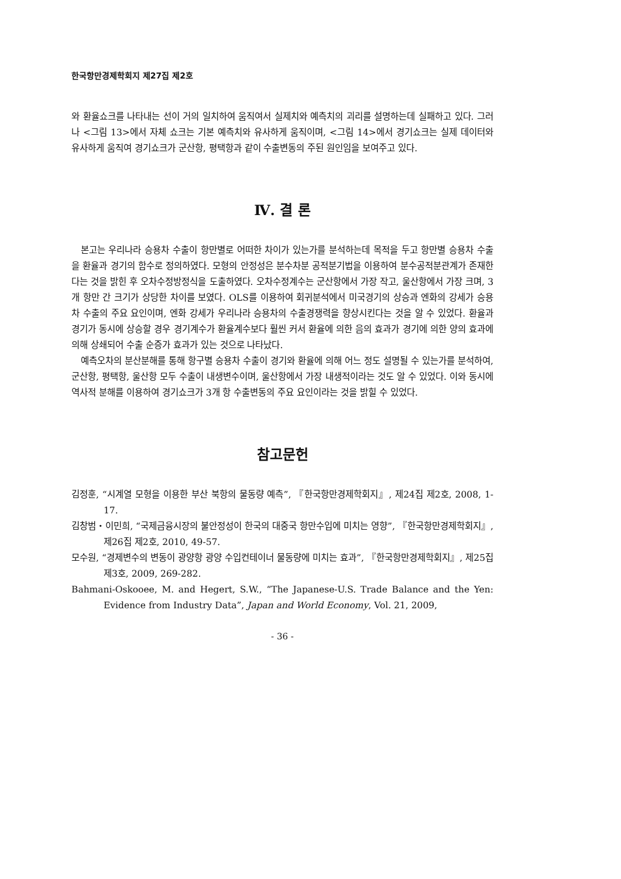한국항만경제학회지 제27집 제2호
와 환율쇼크를 나타내는 선이 거의 일치하여 움직여서 실제치와 예측치의 괴리를 설명하는데 실패하고 있다. 그러나 <그림 13>에서 자체 쇼크는 기본 예측치와 유사하게 움직이며, <그림 14>에서 경기쇼크는 실제 데이터와 유사하게 움직여 경기쇼크가 군산항, 평택항과 같이 수출변동의 주된 원인임을 보여주고 있다.
Ⅳ. 결 론
본고는 우리나라 승용차 수출이 항만별로 어떠한 차이가 있는가를 분석하는데 목적을 두고 항만별 승용차 수출을 환율과 경기의 함수로 정의하였다. 모형의 안정성은 분수차분 공적분기법을 이용하여 분수공적분관계가 존재한다는 것을 밝힌 후 오차수정방정식을 도출하였다. 오차수정계수는 군산항에서 가장 작고, 울산항에서 가장 크며, 3개 항만 간 크기가 상당한 차이를 보였다. OLS를 이용하여 회귀분석에서 미국경기의 상승과 엔화의 강세가 승용차 수출의 주요 요인이며, 엔화 강세가 우리나라 승용차의 수출경쟁력을 향상시킨다는 것을 알 수 있었다. 환율과 경기가 동시에 상승할 경우 경기계수가 환율계수보다 훨씬 커서 환율에 의한 음의 효과가 경기에 의한 양의 효과에 의해 상쇄되어 수출 순증가 효과가 있는 것으로 나타났다.
예측오차의 분산분해를 통해 항구별 승용차 수출이 경기와 환율에 의해 어느 정도 설명될 수 있는가를 분석하여, 군산항, 평택항, 울산항 모두 수출이 내생변수이며, 울산항에서 가장 내생적이라는 것도 알 수 있었다. 이와 동시에 역사적 분해를 이용하여 경기쇼크가 3개 항 수출변동의 주요 요인이라는 것을 밝힐 수 있었다.
참고문헌
김정훈, “시계열 모형을 이용한 부산 북항의 물동량 예측”, 『한국항만경제학회지』, 제24집 제2호, 2008, 1-17.
김창범・이민희, “국제금융시장의 불안정성이 한국의 대중국 항만수입에 미치는 영향”, 『한국항만경제학회지』, 제26집 제2호, 2010, 49-57.
모수원, “경제변수의 변동이 광양항 광양 수입컨테이너 물동량에 미치는 효과”, 『한국항만경제학회지』, 제25집 제3호, 2009, 269-282.
Bahmani-Oskooee, M. and Hegert, S.W., “The Japanese-U.S. Trade Balance and the Yen: Evidence from Industry Data”, Japan and World Economy, Vol. 21, 2009,
- 36 -